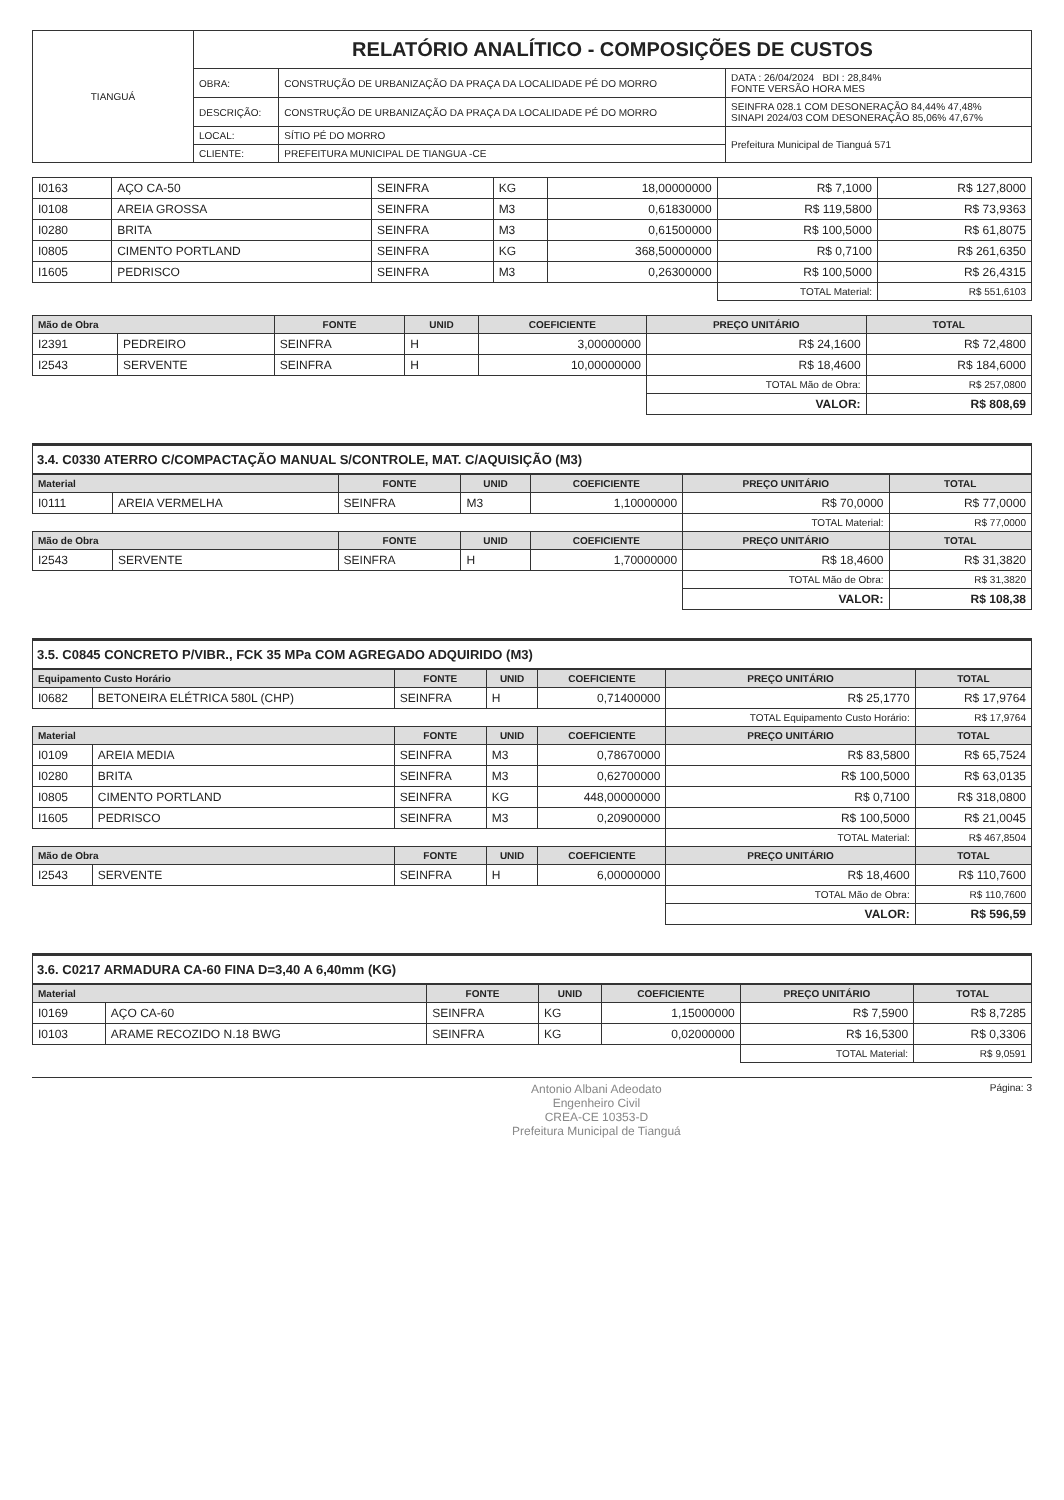| TIANGUÁ | RELATÓRIO ANALÍTICO - COMPOSIÇÕES DE CUSTOS | | |
| | OBRA: | CONSTRUÇÃO DE URBANIZAÇÃO DA PRAÇA DA LOCALIDADE PÉ DO MORRO | DATA : 26/04/2024 BDI : 28,84% FONTE VERSÃO HORA MES |
| | DESCRIÇÃO: | CONSTRUÇÃO DE URBANIZAÇÃO DA PRAÇA DA LOCALIDADE PÉ DO MORRO | SEINFRA 028.1 COM DESONERAÇÃO 84,44% 47,48% SINAPI 2024/03 COM DESONERAÇÃO 85,06% 47,67% |
| | LOCAL: | SÍTIO PÉ DO MORRO | Prefeitura Municipal de Tianguá 571 |
| | CLIENTE: | PREFEITURA MUNICIPAL DE TIANGUA -CE | |
| I0163 | AÇO CA-50 | SEINFRA | KG | 18,00000000 | R$ 7,1000 | R$ 127,8000 |
| I0108 | AREIA GROSSA | SEINFRA | M3 | 0,61830000 | R$ 119,5800 | R$ 73,9363 |
| I0280 | BRITA | SEINFRA | M3 | 0,61500000 | R$ 100,5000 | R$ 61,8075 |
| I0805 | CIMENTO PORTLAND | SEINFRA | KG | 368,50000000 | R$ 0,7100 | R$ 261,6350 |
| I1605 | PEDRISCO | SEINFRA | M3 | 0,26300000 | R$ 100,5000 | R$ 26,4315 |
| | | | | | TOTAL Material: | R$ 551,6103 |
| Mão de Obra | | FONTE | UNID | COEFICIENTE | PREÇO UNITÁRIO | TOTAL |
| --- | --- | --- | --- | --- | --- | --- |
| I2391 | PEDREIRO | SEINFRA | H | 3,00000000 | R$ 24,1600 | R$ 72,4800 |
| I2543 | SERVENTE | SEINFRA | H | 10,00000000 | R$ 18,4600 | R$ 184,6000 |
| | | | | | TOTAL Mão de Obra: | R$ 257,0800 |
| | | | | | VALOR: | R$ 808,69 |
3.4. C0330 ATERRO C/COMPACTAÇÃO MANUAL S/CONTROLE, MAT. C/AQUISIÇÃO (M3)
| Material | | FONTE | UNID | COEFICIENTE | PREÇO UNITÁRIO | TOTAL |
| --- | --- | --- | --- | --- | --- | --- |
| I0111 | AREIA VERMELHA | SEINFRA | M3 | 1,10000000 | R$ 70,0000 | R$ 77,0000 |
| | | | | | TOTAL Material: | R$ 77,0000 |
| Mão de Obra | | FONTE | UNID | COEFICIENTE | PREÇO UNITÁRIO | TOTAL |
| I2543 | SERVENTE | SEINFRA | H | 1,70000000 | R$ 18,4600 | R$ 31,3820 |
| | | | | | TOTAL Mão de Obra: | R$ 31,3820 |
| | | | | | VALOR: | R$ 108,38 |
3.5. C0845 CONCRETO P/VIBR., FCK 35 MPa COM AGREGADO ADQUIRIDO (M3)
| Equipamento Custo Horário | | FONTE | UNID | COEFICIENTE | PREÇO UNITÁRIO | TOTAL |
| --- | --- | --- | --- | --- | --- | --- |
| I0682 | BETONEIRA ELÉTRICA 580L (CHP) | SEINFRA | H | 0,71400000 | R$ 25,1770 | R$ 17,9764 |
| | | | | | TOTAL Equipamento Custo Horário: | R$ 17,9764 |
| Material | | FONTE | UNID | COEFICIENTE | PREÇO UNITÁRIO | TOTAL |
| I0109 | AREIA MEDIA | SEINFRA | M3 | 0,78670000 | R$ 83,5800 | R$ 65,7524 |
| I0280 | BRITA | SEINFRA | M3 | 0,62700000 | R$ 100,5000 | R$ 63,0135 |
| I0805 | CIMENTO PORTLAND | SEINFRA | KG | 448,00000000 | R$ 0,7100 | R$ 318,0800 |
| I1605 | PEDRISCO | SEINFRA | M3 | 0,20900000 | R$ 100,5000 | R$ 21,0045 |
| | | | | | TOTAL Material: | R$ 467,8504 |
| Mão de Obra | | FONTE | UNID | COEFICIENTE | PREÇO UNITÁRIO | TOTAL |
| I2543 | SERVENTE | SEINFRA | H | 6,00000000 | R$ 18,4600 | R$ 110,7600 |
| | | | | | TOTAL Mão de Obra: | R$ 110,7600 |
| | | | | | VALOR: | R$ 596,59 |
3.6. C0217 ARMADURA CA-60 FINA D=3,40 A 6,40mm (KG)
| Material | | FONTE | UNID | COEFICIENTE | PREÇO UNITÁRIO | TOTAL |
| --- | --- | --- | --- | --- | --- | --- |
| I0169 | AÇO CA-60 | SEINFRA | KG | 1,15000000 | R$ 7,5900 | R$ 8,7285 |
| I0103 | ARAME RECOZIDO N.18 BWG | SEINFRA | KG | 0,02000000 | R$ 16,5300 | R$ 0,3306 |
| | | | | | TOTAL Material: | R$ 9,0591 |
Antonio Albani Adeodato
Engenheiro Civil
CREA-CE 10353-D
Prefeitura Municipal de Tianguá
Página: 3